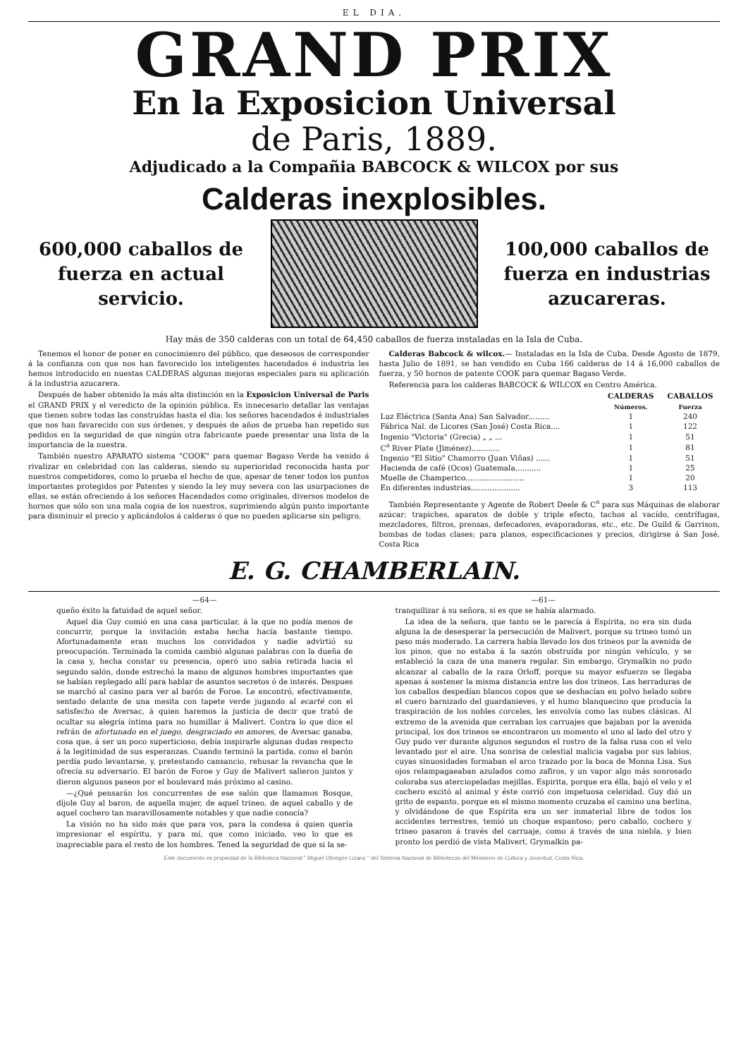EL DIA.
GRAND PRIX
En la Exposicion Universal
de Paris, 1889.
Adjudicado a la Compañia BABCOCK & WILCOX por sus
Calderas inexplosibles.
600,000 caballos de fuerza en actual servicio.
100,000 caballos de fuerza en industrias azucareras.
Hay más de 350 calderas con un total de 64,450 caballos de fuerza instaladas en la Isla de Cuba.
Tenemos el honor de poner en conocimienro del público, que deseosos de corresponder á la confianza con que nos han favorecido los inteligentes hacendados é industria les hemos introducido en nuestas CALDERAS algunas mejoras especiales para su aplicación á la industria azucarera.
Después de haber obtenido la más alta distinción en la Exposicion Universal de Paris el GRAND PRIX y el veredicto de la opinión pública. Es innecesario detallar las ventajas que tienen sobre todas las construídas hasta el dia: los señores hacendados é industriales que nos han favarecido con sus órdenes, y después de años de prueba han repetido sus pedidos en la seguridad de que ningún otra fabricante puede presentar una lista de la importancia de la nuestra.
También nuestro APARATO sistema "COOK" para quemar Bagaso Verde ha venido á rivalizar en celebridad con las calderas, siendo su superioridad reconocida hasta por nuestros competidores, como lo prueba el hecho de que, apesar de tener todos los puntos importantes protegidos por Patentes y siendo la ley muy severa con las usurpaciones de ellas, se están ofreciendo á los señores Hacendados como originales, diversos modelos de hornos que sólo son una mala copia de los nuestros, suprimiendo algún punto importante para disminuir el precio y aplicándolos á calderas ó que no pueden aplicarse sin peligro.
Calderas Babcock & wilcox.— Instaladas en la Isla de Cuba. Desde Agosto de 1879, hasta Julio de 1891, se han vendido en Cuba 166 calderas de 14 á 16,000 caballos de fuerza, y 50 hornos de patente COOK para quemar Bagaso Verde.
Referencia para los calderas BABCOCK & WILCOX en Centro América.
| | CALDERAS Números. | CABALLOS Fuerza |
| --- | --- | --- |
| Luz Eléctrica (Santa Ana) San Salvador......... | 1 | 240 |
| Fábrica Nal. de Licores (San José) Costa Rica.... | 1 | 122 |
| Ingenio "Victoria" (Grecia) „ „ ... | 1 | 51 |
| C<sup>a</sup> River Plate (Jiménez)............ | 1 | 81 |
| Ingenio "El Sitio" Chamorro (Juan Viñas) ...... | 1 | 51 |
| Hacienda de café (Ocos) Guatemala........... | 1 | 25 |
| Muelle de Champerico......................... | 1 | 20 |
| En diferentes industrias..................... | 3 | 113 |
También Representante y Agente de Robert Deele & C<sup>a</sup> para sus Máquinas de elaborar azúcar: trapiches, aparatos de doble y triple efecto, tachos al vacído, centrífugas, mezcladores, filtros, prensas, defecadores, evaporadoras, etc., etc. De Guild & Garrison, bombas de todas clases; para planos, especificaciones y precios, dirigirse á San José, Costa Rica
E. G. CHAMBERLAIN.
—64—
queño éxito la fatuidad de aquel señor.
Aquel dia Guy comió en una casa particular, á la que no podía menos de concurrir, porque la invitación estaba hecha hacía bastante tiempo. Afortunadamente eran muchos los convidados y nadie advirtió su preocupación. Terminada la comida cambió algunas palabras con la dueña de la casa y, hecha constar su presencia, operó uno sabia retirada hacia el segundo salón, donde estrechó la mano de algunos hombres importantes que se habían replegado allí para hablar de asuntos secretos ó de interés. Despues se marchó al casino para ver al barón de Foroe. Le encontró, efectivamente, sentado delante de una mesita con tapete verde jugando al ecarté con el satisfecho de Aversac, á quien haremos la justicia de decir que trató de ocultar su alegría íntima para no humillar á Malivert. Contra lo que dice el refrán de afortunado en el juego, desgraciado en amores, de Aversac ganaba, cosa que, á ser un poco superticioso, debía inspirarle algunas dudas respecto á la legitimidad de sus esperanzas. Cuando terminó la partida, como el barón perdía pudo levantarse, y, pretestando cansancio, rehusar la revancha que le ofrecía su adversario. El barón de Foroe y Guy de Malivert salieron juntos y dieron algunos paseos por el boulevard más próximo al casino.
—¿Qué pensarán los concurrentes de ese salón que llamamos Bosque, díjole Guy al baron, de aquella mujer, de aquel trineo, de aquel caballo y de aquel cochero tan maravillosamente notables y que nadie conocía?
La visión no ha sido más que para vos, para la condesa á quien quería impresionar el espíritu, y para mí, que como iniciado, veo lo que es inapreciable para el resto de los hombres. Tened la seguridad de que si la se-
—61—
tranquilizar á su señora, si es que se había alarmado.
La idea de la señora, que tanto se le parecía á Espírita, no era sin duda alguna la de desesperar la persecución de Malivert, porque su trineo tomó un paso más moderado. La carrera había llevado los dos trineos por la avenida de los pinos, que no estaba á la sazón obstruída por ningún vehículo, y se estableció la caza de una manera regular. Sin embargo, Grymalkin no pudo alcanzar al caballo de la raza Orloff, porque su mayor esfuerzo se llegaba apenas á sostener la misma distancia entre los dos trineos. Las herraduras de los caballos despedían blancos copos que se deshacían en polvo helado sobre el cuero barnizado del guardanieves, y el humo blanquecino que producía la traspiración de los nobles corceles, les envolvía como las nubes clásicas. Al extremo de la avenida que cerraban los carruajes que bajaban por la avenida principal, los dos trineos se encontraron un momento el uno al lado del otro y Guy pudo ver durante algunos segundos el rostro de la falsa rusa con el velo levantado por el aire. Una sonrisa de celestial malicia vagaba por sus labios, cuyas sinuosidades formaban el arco trazado por la boca de Monna Lisa. Sus ojos relampagaeaban azulados como zafiros, y un vapor algo más sonrosado coloraba sus aterciopeladas mejillas. Espirita, porque era élla, bajó el velo y el cochero excitó al animal y éste corrió con impetuosa celeridad. Guy dió un grito de espanto, porque en el mismo momento cruzaba el camino una berlina, y olvidándose de que Espírita era un ser inmaterial libre de todos los accidentes terrestres, temió un choque espantoso; pero caballo, cochero y trineo pasaron á través del carruaje, como á través de una niebla, y bien pronto los perdió de vista Malivert. Grymalkin pa-
Este documento es propiedad de la Biblioteca Nacional " Miguel Obregón Lizano " del Sistema Nacional de Bibliotecas del Ministerio de Cultura y Juventud, Costa Rica.